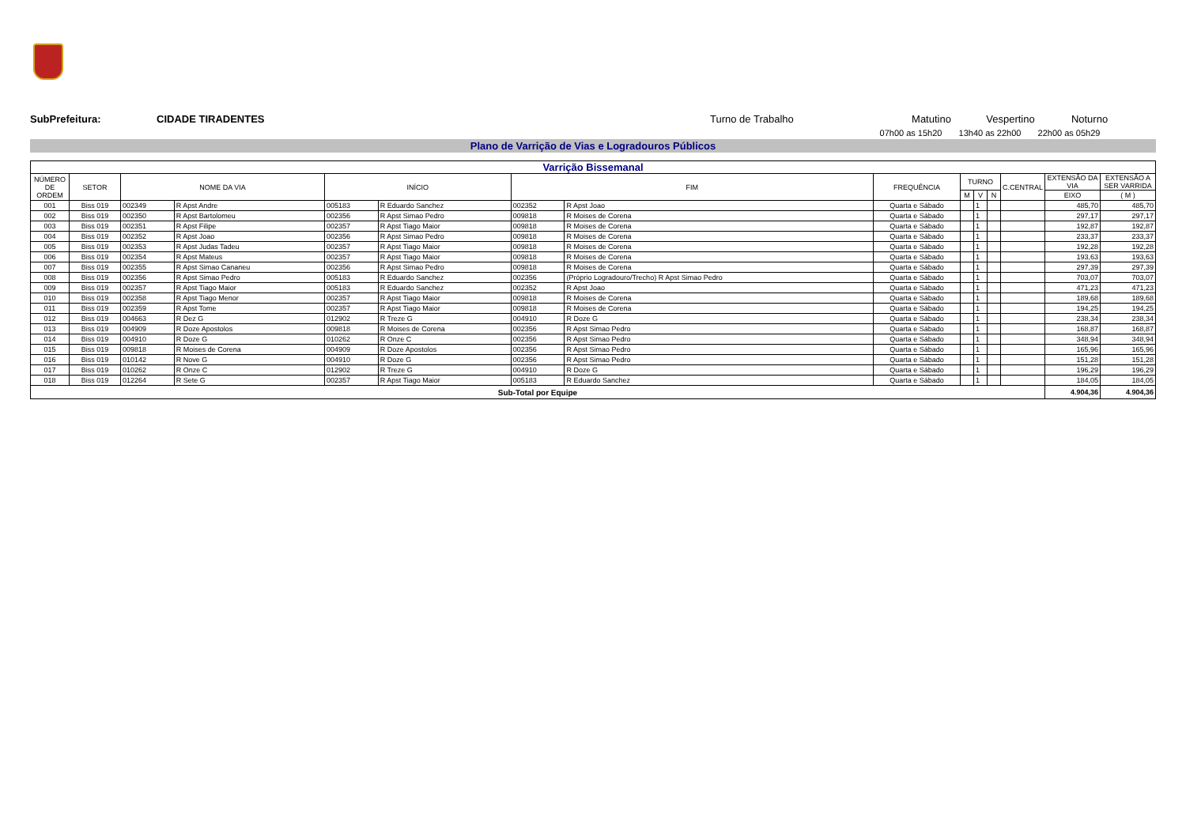SubPrefeitura: CIDADE TIRADENTES Turno de Trabalho Matutino Vespertino Noturno
07h00 as 15h20 13h40 as 22h00 22h00 as 05h29
Plano de Varrição de Vias e Logradouros Públicos
| Varrição Bissemanal | | | | | | | | | | | | | | |
| NÚMERO DE ORDEM | SETOR | NOME DA VIA | | INÍCIO | | FIM | | FREQUÊNCIA | TURNO | | | C.CENTRAL | EXTENSÃO DA VIA | EXTENSÃO A SER VARRIDA |
| | | | | | | | | | M | V | N | | EIXO | ( M ) |
| 001 | Biss 019 | 002349 | R Apst Andre | 005183 | R Eduardo Sanchez | 002352 | R Apst Joao | Quarta e Sábado | | 1 | | | 485,70 | 485,70 |
| 002 | Biss 019 | 002350 | R Apst Bartolomeu | 002356 | R Apst Simao Pedro | 009818 | R Moises de Corena | Quarta e Sábado | | 1 | | | 297,17 | 297,17 |
| 003 | Biss 019 | 002351 | R Apst Filipe | 002357 | R Apst Tiago Maior | 009818 | R Moises de Corena | Quarta e Sábado | | 1 | | | 192,87 | 192,87 |
| 004 | Biss 019 | 002352 | R Apst Joao | 002356 | R Apst Simao Pedro | 009818 | R Moises de Corena | Quarta e Sábado | | 1 | | | 233,37 | 233,37 |
| 005 | Biss 019 | 002353 | R Apst Judas Tadeu | 002357 | R Apst Tiago Maior | 009818 | R Moises de Corena | Quarta e Sábado | | 1 | | | 192,28 | 192,28 |
| 006 | Biss 019 | 002354 | R Apst Mateus | 002357 | R Apst Tiago Maior | 009818 | R Moises de Corena | Quarta e Sábado | | 1 | | | 193,63 | 193,63 |
| 007 | Biss 019 | 002355 | R Apst Simao Cananeu | 002356 | R Apst Simao Pedro | 009818 | R Moises de Corena | Quarta e Sábado | | 1 | | | 297,39 | 297,39 |
| 008 | Biss 019 | 002356 | R Apst Simao Pedro | 005183 | R Eduardo Sanchez | 002356 | (Próprio Logradouro/Trecho) R Apst Simao Pedro | Quarta e Sábado | | 1 | | | 703,07 | 703,07 |
| 009 | Biss 019 | 002357 | R Apst Tiago Maior | 005183 | R Eduardo Sanchez | 002352 | R Apst Joao | Quarta e Sábado | | 1 | | | 471,23 | 471,23 |
| 010 | Biss 019 | 002358 | R Apst Tiago Menor | 002357 | R Apst Tiago Maior | 009818 | R Moises de Corena | Quarta e Sábado | | 1 | | | 189,68 | 189,68 |
| 011 | Biss 019 | 002359 | R Apst Tome | 002357 | R Apst Tiago Maior | 009818 | R Moises de Corena | Quarta e Sábado | | 1 | | | 194,25 | 194,25 |
| 012 | Biss 019 | 004663 | R Dez G | 012902 | R Treze G | 004910 | R Doze G | Quarta e Sábado | | 1 | | | 238,34 | 238,34 |
| 013 | Biss 019 | 004909 | R Doze Apostolos | 009818 | R Moises de Corena | 002356 | R Apst Simao Pedro | Quarta e Sábado | | 1 | | | 168,87 | 168,87 |
| 014 | Biss 019 | 004910 | R Doze G | 010262 | R Onze C | 002356 | R Apst Simao Pedro | Quarta e Sábado | | 1 | | | 348,94 | 348,94 |
| 015 | Biss 019 | 009818 | R Moises de Corena | 004909 | R Doze Apostolos | 002356 | R Apst Simao Pedro | Quarta e Sábado | | 1 | | | 165,96 | 165,96 |
| 016 | Biss 019 | 010142 | R Nove G | 004910 | R Doze G | 002356 | R Apst Simao Pedro | Quarta e Sábado | | 1 | | | 151,28 | 151,28 |
| 017 | Biss 019 | 010262 | R Onze C | 012902 | R Treze G | 004910 | R Doze G | Quarta e Sábado | | 1 | | | 196,29 | 196,29 |
| 018 | Biss 019 | 012264 | R Sete G | 002357 | R Apst Tiago Maior | 005183 | R Eduardo Sanchez | Quarta e Sábado | | 1 | | | 184,05 | 184,05 |
| Sub-Total por Equipe | | | | | | | | | | | | | 4.904,36 | 4.904,36 |